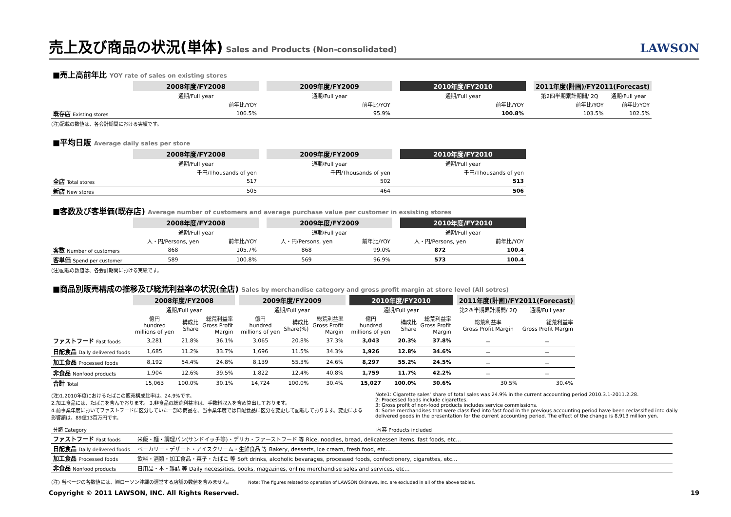売上及び商品の状況(単体)
Sales and Products (Non-consolidated) LAWSON
■売上高前年比 YOY rate of sales on existing stores
| | 2008年度/FY2008 | | 2009年度/FY2009 | | 2010年度/FY2010 | | 2011年度(計画)/FY2011(Forecast) | |
| | 通期/Full year | | 通期/Full year | | 通期/Full year | | 第2四半期累計期間/ 2Q | 通期/Full year |
| | 前年比/YOY | | 前年比/YOY | | 前年比/YOY | | 前年比/YOY | 前年比/YOY |
| 既存店 Existing stores | 106.5% | | 95.9% | | 100.8% | | 103.5% | 102.5% |
(注)記載の数値は、各会計期間における実績です。
■平均日販 Average daily sales per store
| | 2008年度/FY2008 | | 2009年度/FY2009 | | 2010年度/FY2010 |
| | 通期/Full year | | 通期/Full year | | 通期/Full year |
| | 千円/Thousands of yen | | 千円/Thousands of yen | | 千円/Thousands of yen |
| 全店 Total stores | 517 | | 502 | | 513 |
| 新店 New stores | 505 | | 464 | | 506 |
■客数及び客単価(既存店) Average number of customers and average purchase value per customer in exsisting stores
| | 2008年度/FY2008 | | | 2009年度/FY2009 | | | 2010年度/FY2010 | |
| | 通期/Full year | | | 通期/Full year | | | 通期/Full year | |
| | 人・円/Persons, yen | 前年比/YOY | | 人・円/Persons, yen | 前年比/YOY | | 人・円/Persons, yen | 前年比/YOY |
| 客数 Number of customers | 868 | 105.7% | | 868 | 99.0% | | 872 | 100.4 |
| 客単価 Spend per customer | 589 | 100.8% | | 569 | 96.9% | | 573 | 100.4 |
(注)記載の数値は、各会計期間における実績です。
■商品別販売構成の推移及び総荒利益率の状況(全店) Sales by merchandise category and gross profit margin at store level (All sotres)
| | 2008年度/FY2008 | | | | 2009年度/FY2009 | | | | 2010年度/FY2010 | | | | 2011年度(計画)/FY2011(Forecast) | |
| | 通期/Full year | | | | 通期/Full year | | | | 通期/Full year | | | | 第2四半期累計期間/ 2Q | 通期/Full year |
| | 億円 hundred millions of yen | 構成比 Share | 総荒利益率 Gross Profit Margin | | 億円 hundred millions of yen | 構成比 Share(%) | 総荒利益率 Gross Profit Margin | | 億円 hundred millions of yen | 構成比 Share | 総荒利益率 Gross Profit Margin | | 総荒利益率 Gross Profit Margin | 総荒利益率 Gross Profit Margin |
| ファストフード Fast foods | 3,281 | 21.8% | 36.1% | | 3,065 | 20.8% | 37.3% | | 3,043 | 20.3% | 37.8% | | － | － |
| 日配食品 Daily delivered foods | 1,685 | 11.2% | 33.7% | | 1,696 | 11.5% | 34.3% | | 1,926 | 12.8% | 34.6% | | － | － |
| 加工食品 Processed foods | 8,192 | 54.4% | 24.8% | | 8,139 | 55.3% | 24.6% | | 8,297 | 55.2% | 24.5% | | － | － |
| 非食品 Nonfood products | 1,904 | 12.6% | 39.5% | | 1,822 | 12.4% | 40.8% | | 1,759 | 11.7% | 42.2% | | － | － |
| 合計 Total | 15,063 | 100.0% | 30.1% | | 14,724 | 100.0% | 30.4% | | 15,027 | 100.0% | 30.6% | | 30.5% | 30.4% |
(注)1.2010年度におけるたばこの販売構成比率は、24.9%です。
2.加工食品には、たばこを含んでおります。 3.非食品の総荒利益率は、手数料収入を含め算出しております。
4.前事業年度においてファストフードに区分していた一部の商品を、当事業年度では日配食品に区分を変更して記載しております。変更による影響額は、89億13百万円です。
Note1: Cigarette sales' share of total sales was 24.9% in the current accounting period 2010.3.1-2011.2.28.
2: Processed foods include cigarettes.
3: Gross profit of non-food products includes service commissions.
4: Some merchandises that were classified into fast food in the previous accounting period have been reclassified into daily delivered goods in the presentation for the current accounting period. The effect of the change is 8,913 million yen.
| 分類 Category | 内容 Products included |
| ファストフード Fast foods | 米飯・麺・調理パン(サンドイッチ等)・デリカ・ファーストフード 等 Rice, noodles, bread, delicatessen items, fast foods, etc… |
| 日配食品 Daily delivered foods | ベーカリー・デザート・アイスクリーム・生鮮食品 等 Bakery, desserts, ice cream, fresh food, etc… |
| 加工食品 Processed foods | 飲料・酒類・加工食品・菓子・たばこ 等 Soft drinks, alcoholic bevarages, processed foods, confectionery, cigarettes, etc… |
| 非食品 Nonfood products | 日用品・本・雑誌 等 Daily necessities, books, magazines, online merchandise sales and services, etc… |
(注) 当ページの各数値には、㈱ローソン沖縄の運営する店舗の数値を含みません。 Note: The figures related to operation of LAWSON Okinawa, Inc. are excluded in all of the above tables.
Copyright © 2011 LAWSON, INC. All Rights Reserved. 19